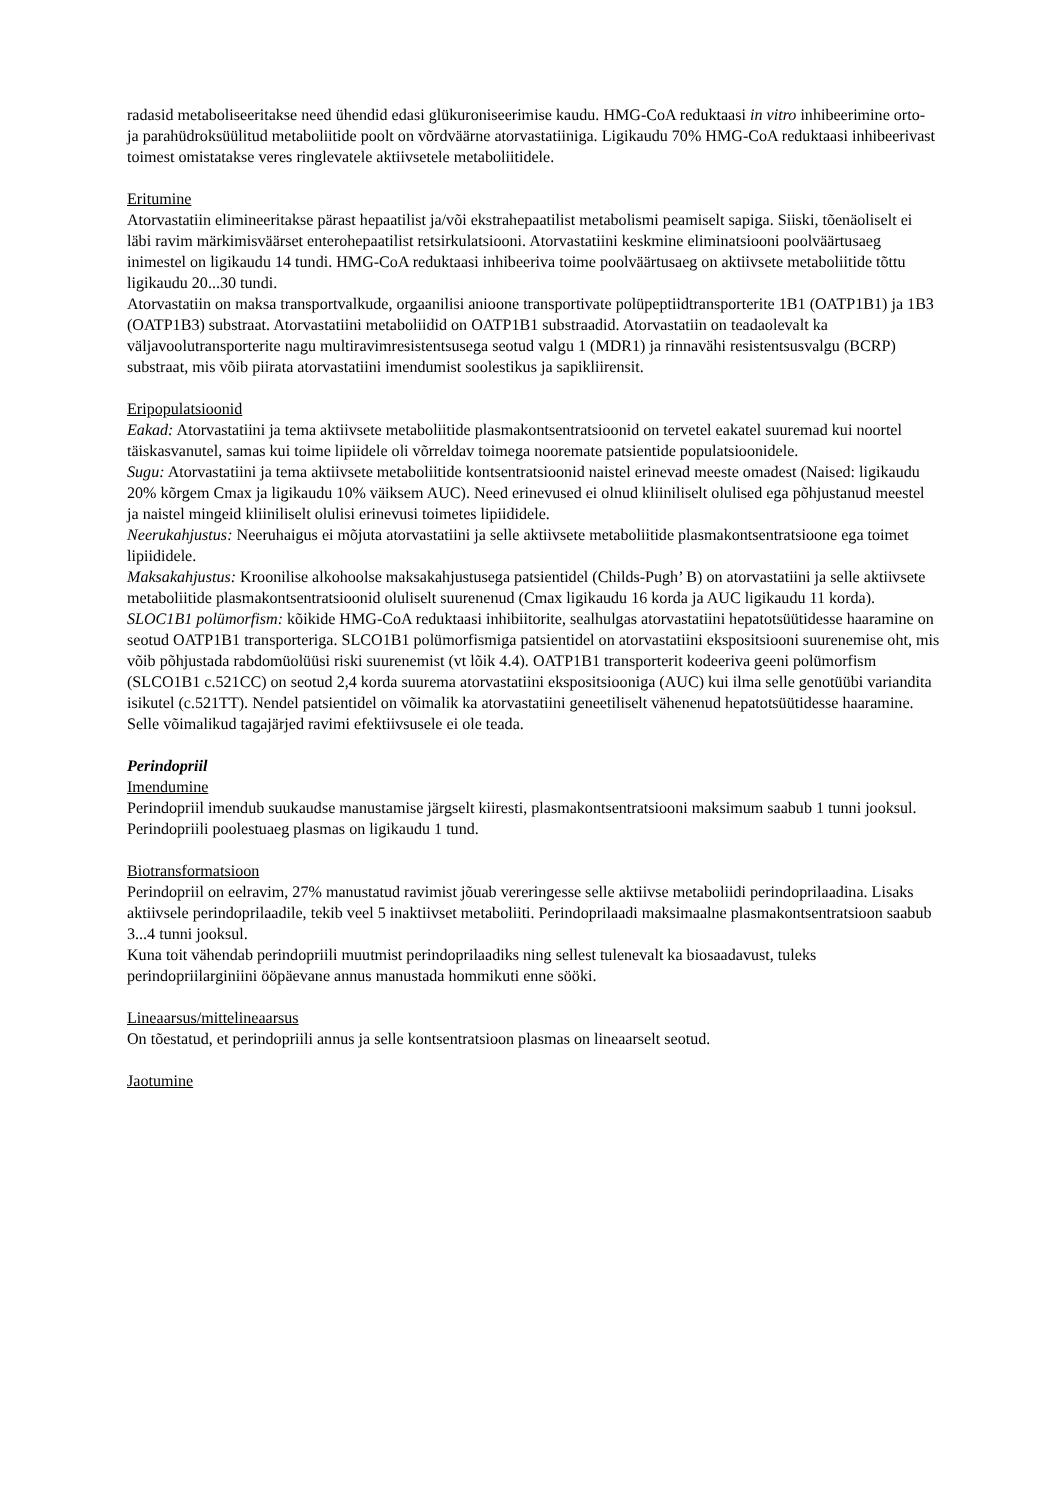radasid metaboliseeritakse need ühendid edasi glükuroniseerimise kaudu. HMG-CoA reduktaasi in vitro inhibeerimine orto- ja parahüdroksüülitud metaboliitide poolt on võrdväärne atorvastatiiniga. Ligikaudu 70% HMG-CoA reduktaasi inhibeerivast toimest omistatakse veres ringlevatele aktiivsetele metaboliitidele.
Eritumine
Atorvastatiin elimineeritakse pärast hepaatilist ja/või ekstrahepaatilist metabolismi peamiselt sapiga. Siiski, tõenäoliselt ei läbi ravim märkimisväärset enterohepaatilist retsirkulatsiooni. Atorvastatiini keskmine eliminatsiooni poolväärtusaeg inimestel on ligikaudu 14 tundi. HMG-CoA reduktaasi inhibeeriva toime poolväärtusaeg on aktiivsete metaboliitide tõttu ligikaudu 20...30 tundi.
Atorvastatiin on maksa transportvalkude, orgaanilisi anioone transportivate polüpeptiidtransporterite 1B1 (OATP1B1) ja 1B3 (OATP1B3) substraat. Atorvastatiini metaboliidid on OATP1B1 substraadid. Atorvastatiin on teadaolevalt ka väljavoolutransporterite nagu multiravimresistentsusega seotud valgu 1 (MDR1) ja rinnavähi resistentsusvalgu (BCRP) substraat, mis võib piirata atorvastatiini imendumist soolestikus ja sapikliirensit.
Eripopulatsioonid
Eakad: Atorvastatiini ja tema aktiivsete metaboliitide plasmakontsentratsioonid on tervetel eakatel suuremad kui noortel täiskasvanutel, samas kui toime lipiidele oli võrreldav toimega nooremate patsientide populatsioonidele.
Sugu: Atorvastatiini ja tema aktiivsete metaboliitide kontsentratsioonid naistel erinevad meeste omadest (Naised: ligikaudu 20% kõrgem Cmax ja ligikaudu 10% väiksem AUC). Need erinevused ei olnud kliiniliselt olulised ega põhjustanud meestel ja naistel mingeid kliiniliselt olulisi erinevusi toimetes lipiididele.
Neerukahjustus: Neeruhaigus ei mõjuta atorvastatiini ja selle aktiivsete metaboliitide plasmakontsentratsioone ega toimet lipiididele.
Maksakahjustus: Kroonilise alkohoolse maksakahjustusega patsientidel (Childs-Pugh’ B) on atorvastatiini ja selle aktiivsete metaboliitide plasmakontsentratsioonid oluliselt suurenenud (Cmax ligikaudu 16 korda ja AUC ligikaudu 11 korda).
SLOC1B1 polümorfism: kõikide HMG-CoA reduktaasi inhibiitorite, sealhulgas atorvastatiini hepatotsüütidesse haaramine on seotud OATP1B1 transporteriga. SLCO1B1 polümorfismiga patsientidel on atorvastatiini ekspositsiooni suurenemise oht, mis võib põhjustada rabdomüolüüsi riski suurenemist (vt lõik 4.4). OATP1B1 transporterit kodeeriva geeni polümorfism (SLCO1B1 c.521CC) on seotud 2,4 korda suurema atorvastatiini ekspositsiooniga (AUC) kui ilma selle genotüübi variandita isikutel (c.521TT). Nendel patsientidel on võimalik ka atorvastatiini geneetiliselt vähenenud hepatotsüütidesse haaramine. Selle võimalikud tagajärjed ravimi efektiivsusele ei ole teada.
Perindopriil
Imendumine
Perindopriil imendub suukaudse manustamise järgselt kiiresti, plasmakontsentratsiooni maksimum saabub 1 tunni jooksul. Perindopriili poolestuaeg plasmas on ligikaudu 1 tund.
Biotransformatsioon
Perindopriil on eelravim, 27% manustatud ravimist jõuab vereringesse selle aktiivse metaboliidi perindoprilaadina. Lisaks aktiivsele perindoprilaadile, tekib veel 5 inaktiivset metaboliiti. Perindoprilaadi maksimaalne plasmakontsentratsioon saabub 3...4 tunni jooksul.
Kuna toit vähendab perindopriili muutmist perindoprilaadiks ning sellest tulenevalt ka biosaadavust, tuleks perindopriilarginiini ööpäevane annus manustada hommikuti enne sööki.
Lineaarsus/mittelineaarsus
On tõestatud, et perindopriili annus ja selle kontsentratsioon plasmas on lineaarselt seotud.
Jaotumine